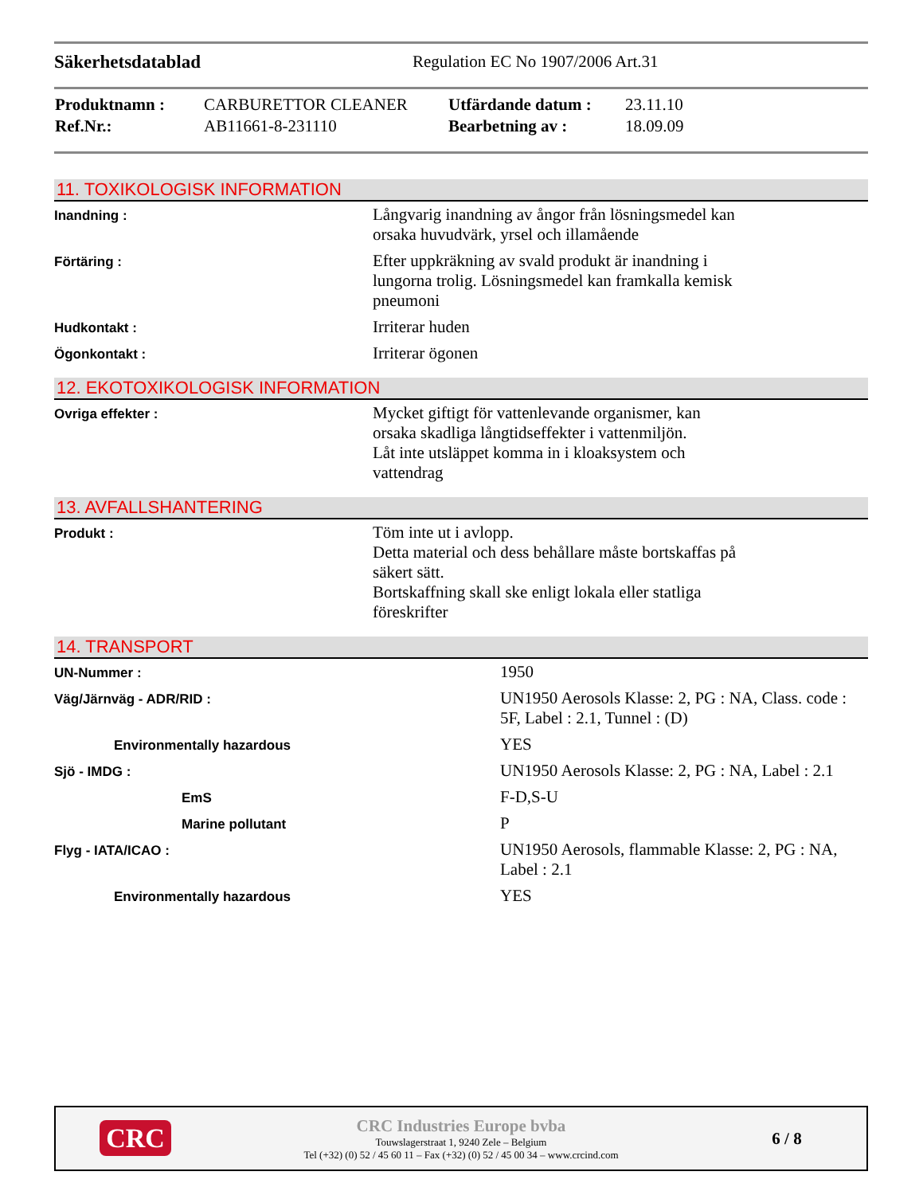Säkerhetsdatablad Regulation EC No 1907/2006 Art.31
| Produktnamn : | CARBURETTOR CLEANER | Utfärdande datum : | 23.11.10 |
| Ref.Nr.: | AB11661-8-231110 | Bearbetning av : | 18.09.09 |
11. TOXIKOLOGISK INFORMATION
| Inandning : | Långvarig inandning av ångor från lösningsmedel kan orsaka huvudvärk, yrsel och illamående |
| Förtäring : | Efter uppkräkning av svald produkt är inandning i lungorna trolig. Lösningsmedel kan framkalla kemisk pneumoni |
| Hudkontakt : | Irriterar huden |
| Ögonkontakt : | Irriterar ögonen |
12. EKOTOXIKOLOGISK INFORMATION
| Ovriga effekter : | Mycket giftigt för vattenlevande organismer, kan orsaka skadliga långtidseffekter i vattenmiljön. Låt inte utsläppet komma in i kloaksystem och vattendrag |
13. AVFALLSHANTERING
| Produkt : | Töm inte ut i avlopp. Detta material och dess behållare måste bortskaffas på säkert sätt. Bortskaffning skall ske enligt lokala eller statliga föreskrifter |
14. TRANSPORT
| UN-Nummer : | 1950 |
| Väg/Järnväg - ADR/RID : | UN1950 Aerosols Klasse: 2, PG : NA, Class. code : 5F, Label : 2.1, Tunnel : (D) |
| Environmentally hazardous | YES |
| Sjö - IMDG : | UN1950 Aerosols Klasse: 2, PG : NA, Label : 2.1 |
| EmS | F-D,S-U |
| Marine pollutant | P |
| Flyg - IATA/ICAO : | UN1950 Aerosols, flammable Klasse: 2, PG : NA, Label : 2.1 |
| Environmentally hazardous | YES |
CRC
CRC Industries Europe bvba
Touwslagerstraat 1, 9240 Zele – Belgium
Tel (+32) (0) 52 / 45 60 11 – Fax (+32) (0) 52 / 45 00 34 – www.crcind.com
6 / 8